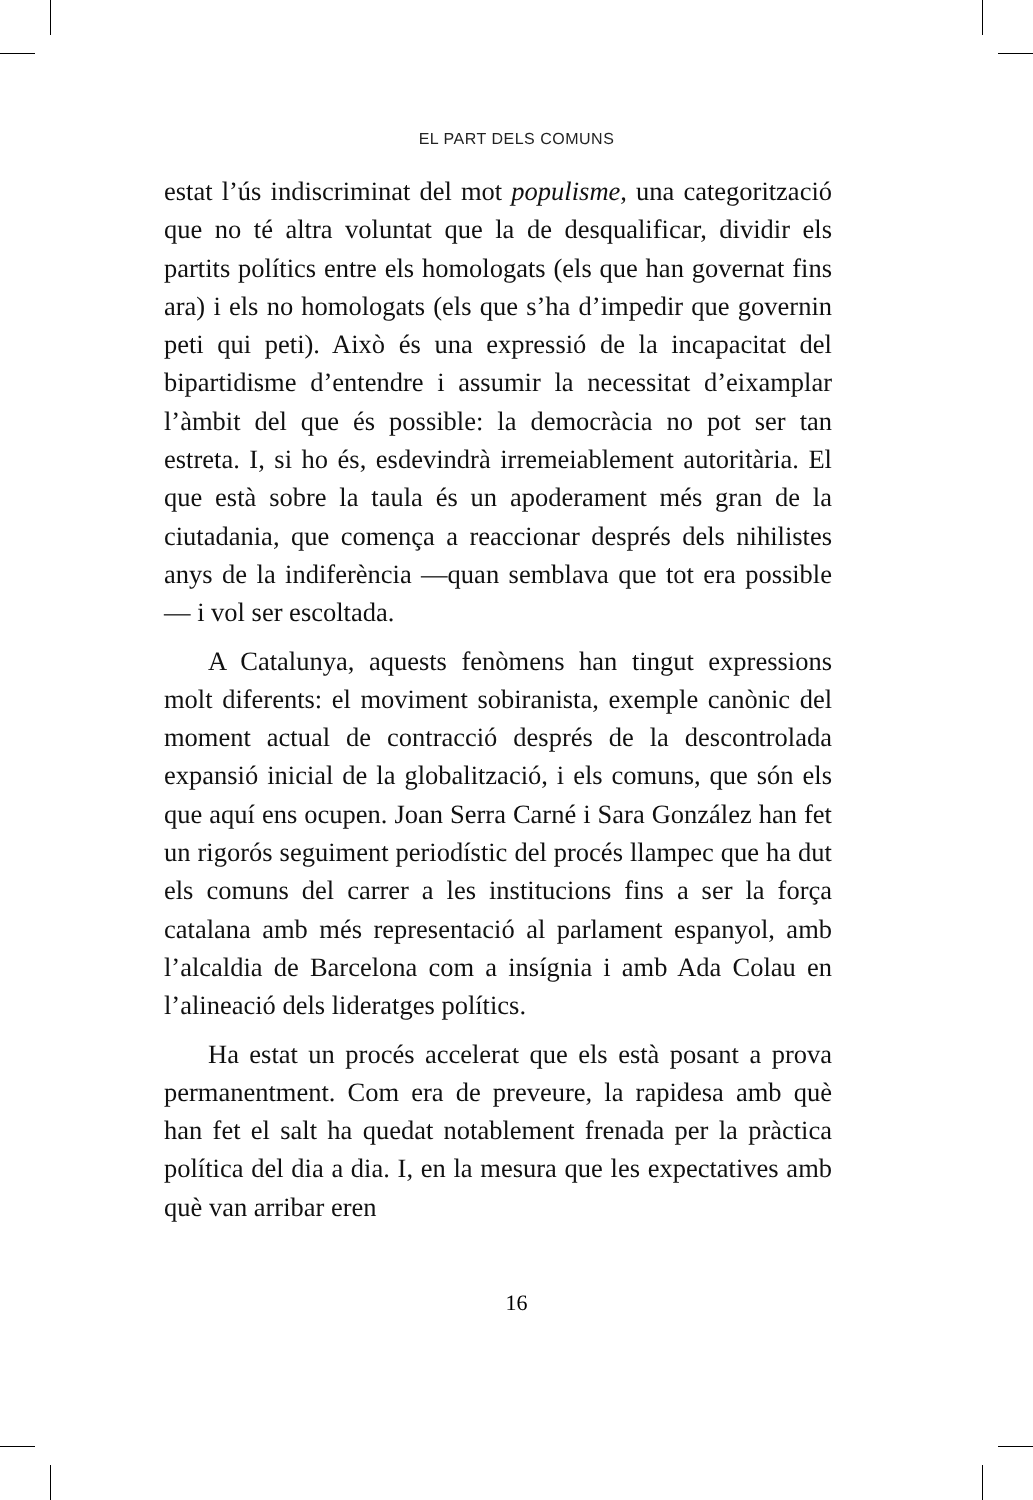EL PART DELS COMUNS
estat l’ús indiscriminat del mot populisme, una categorització que no té altra voluntat que la de desqualificar, dividir els partits polítics entre els homologats (els que han governat fins ara) i els no homologats (els que s’ha d’impedir que governin peti qui peti). Això és una expressió de la incapacitat del bipartidisme d’entendre i assumir la necessitat d’eixamplar l’àmbit del que és possible: la democràcia no pot ser tan estreta. I, si ho és, esdevindrà irremeiablement autoritària. El que està sobre la taula és un apoderament més gran de la ciutadania, que comença a reaccionar després dels nihilistes anys de la indiferència —quan semblava que tot era possible— i vol ser escoltada.
A Catalunya, aquests fenòmens han tingut expressions molt diferents: el moviment sobiranista, exemple canònic del moment actual de contracció després de la descontrolada expansió inicial de la globalització, i els comuns, que són els que aquí ens ocupen. Joan Serra Carné i Sara González han fet un rigorós seguiment periodístic del procés llampec que ha dut els comuns del carrer a les institucions fins a ser la força catalana amb més representació al parlament espanyol, amb l’alcaldia de Barcelona com a insígnia i amb Ada Colau en l’alineació dels lideratges polítics.
Ha estat un procés accelerat que els està posant a prova permanentment. Com era de preveure, la rapidesa amb què han fet el salt ha quedat notablement frenada per la pràctica política del dia a dia. I, en la mesura que les expectatives amb què van arribar eren
16